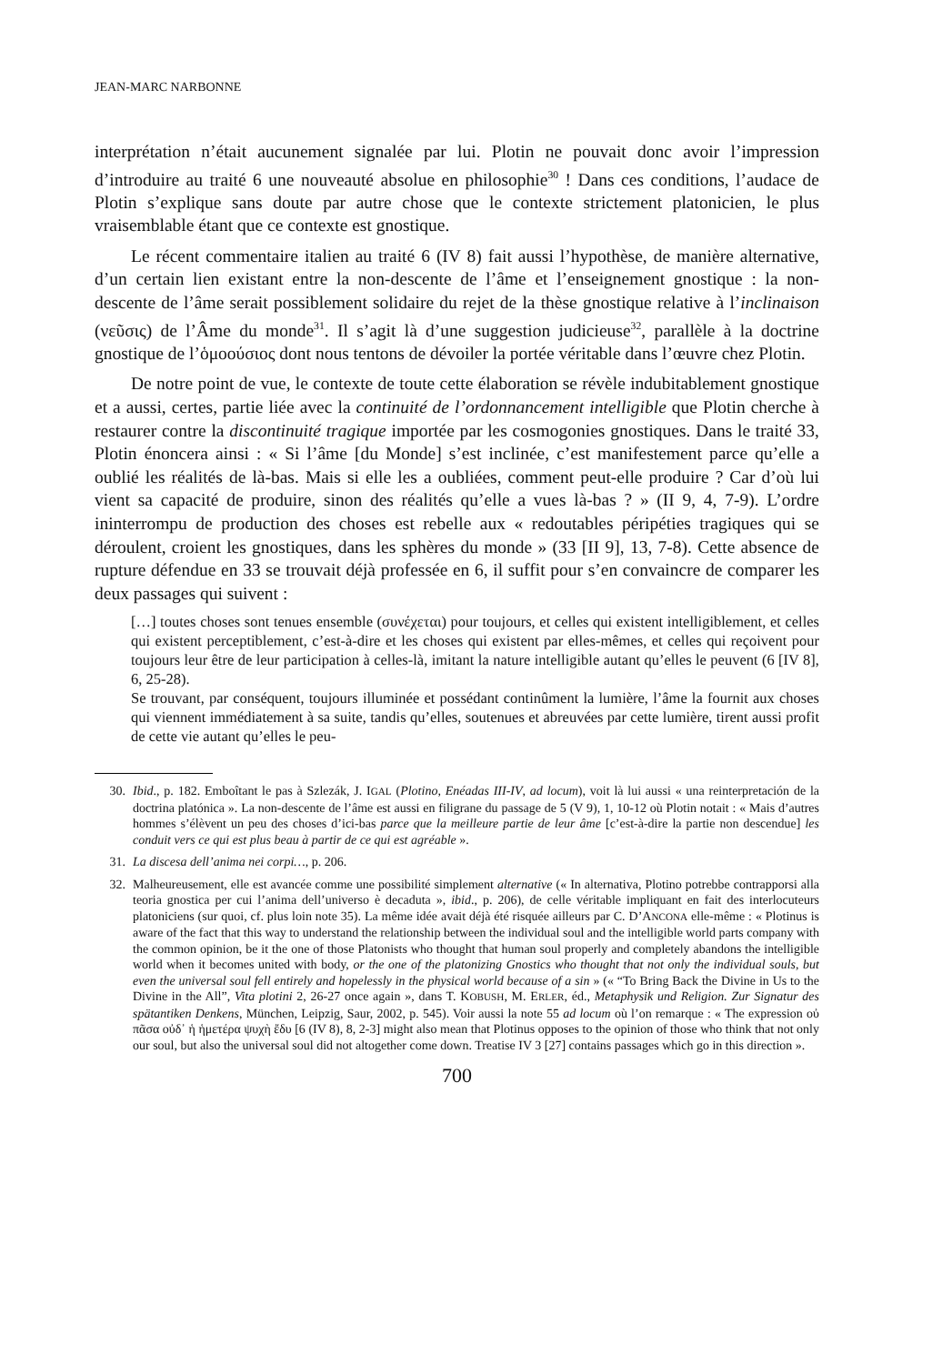JEAN-MARC NARBONNE
interprétation n’était aucunement signalée par lui. Plotin ne pouvait donc avoir l’impression d’introduire au traité 6 une nouveauté absolue en philosophie<sup>30</sup> ! Dans ces conditions, l’audace de Plotin s’explique sans doute par autre chose que le contexte strictement platonicien, le plus vraisemblable étant que ce contexte est gnostique.
Le récent commentaire italien au traité 6 (IV 8) fait aussi l’hypothèse, de manière alternative, d’un certain lien existant entre la non-descente de l’âme et l’enseignement gnostique : la non-descente de l’âme serait possiblement solidaire du rejet de la thèse gnostique relative à l’inclinaison (νεῦσις) de l’Âme du monde<sup>31</sup>. Il s’agit là d’une suggestion judicieuse<sup>32</sup>, parallèle à la doctrine gnostique de l’ὁμοούσιος dont nous tentons de dévoiler la portée véritable dans l’œuvre chez Plotin.
De notre point de vue, le contexte de toute cette élaboration se révèle indubitablement gnostique et a aussi, certes, partie liée avec la continuité de l’ordonnancement intelligible que Plotin cherche à restaurer contre la discontinuité tragique importée par les cosmogonies gnostiques. Dans le traité 33, Plotin énoncera ainsi : « Si l’âme [du Monde] s’est inclinée, c’est manifestement parce qu’elle a oublié les réalités de là-bas. Mais si elle les a oubliées, comment peut-elle produire ? Car d’où lui vient sa capacité de produire, sinon des réalités qu’elle a vues là-bas ? » (II 9, 4, 7-9). L’ordre ininterrompu de production des choses est rebelle aux « redoutables péripéties tragiques qui se déroulent, croient les gnostiques, dans les sphères du monde » (33 [II 9], 13, 7-8). Cette absence de rupture défendue en 33 se trouvait déjà professée en 6, il suffit pour s’en convaincre de comparer les deux passages qui suivent :
[…] toutes choses sont tenues ensemble (συνέχεται) pour toujours, et celles qui existent intelligiblement, et celles qui existent perceptiblement, c’est-à-dire et les choses qui existent par elles-mêmes, et celles qui reçoivent pour toujours leur être de leur participation à celles-là, imitant la nature intelligible autant qu’elles le peuvent (6 [IV 8], 6, 25-28).
Se trouvant, par conséquent, toujours illuminée et possédant continûment la lumière, l’âme la fournit aux choses qui viennent immédiatement à sa suite, tandis qu’elles, soutenues et abreuvées par cette lumière, tirent aussi profit de cette vie autant qu’elles le peu-
30. Ibid., p. 182. Emboîtant le pas à Szlezák, J. IGAL (Plotino, Enéadas III-IV, ad locum), voit là lui aussi « una reinterpretación de la doctrina platónica ». La non-descente de l’âme est aussi en filigrane du passage de 5 (V 9), 1, 10-12 où Plotin notait : « Mais d’autres hommes s’élèvent un peu des choses d’ici-bas parce que la meilleure partie de leur âme [c’est-à-dire la partie non descendue] les conduit vers ce qui est plus beau à partir de ce qui est agréable ».
31. La discesa dell’anima nei corpi…, p. 206.
32. Malheureusement, elle est avancée comme une possibilité simplement alternative (« In alternativa, Plotino potrebbe contrapporsi alla teoria gnostica per cui l’anima dell’universo è decaduta », ibid., p. 206), de celle véritable impliquant en fait des interlocuteurs platoniciens (sur quoi, cf. plus loin note 35). La même idée avait déjà été risquée ailleurs par C. D’ANCONA elle-même : « Plotinus is aware of the fact that this way to understand the relationship between the individual soul and the intelligible world parts company with the common opinion, be it the one of those Platonists who thought that human soul properly and completely abandons the intelligible world when it becomes united with body, or the one of the platonizing Gnostics who thought that not only the individual souls, but even the universal soul fell entirely and hopelessly in the physical world because of a sin » (« “To Bring Back the Divine in Us to the Divine in the All”, Vita plotini 2, 26-27 once again », dans T. KOBUSH, M. ERLER, éd., Metaphysik und Religion. Zur Signatur des spätantiken Denkens, München, Leipzig, Saur, 2002, p. 545). Voir aussi la note 55 ad locum où l’on remarque : « The expression οὐ πᾶσα οὐδ᾽ ἡ ἡμετέρα ψυχὴ ἔδυ [6 (IV 8), 8, 2-3] might also mean that Plotinus opposes to the opinion of those who think that not only our soul, but also the universal soul did not altogether come down. Treatise IV 3 [27] contains passages which go in this direction ».
700